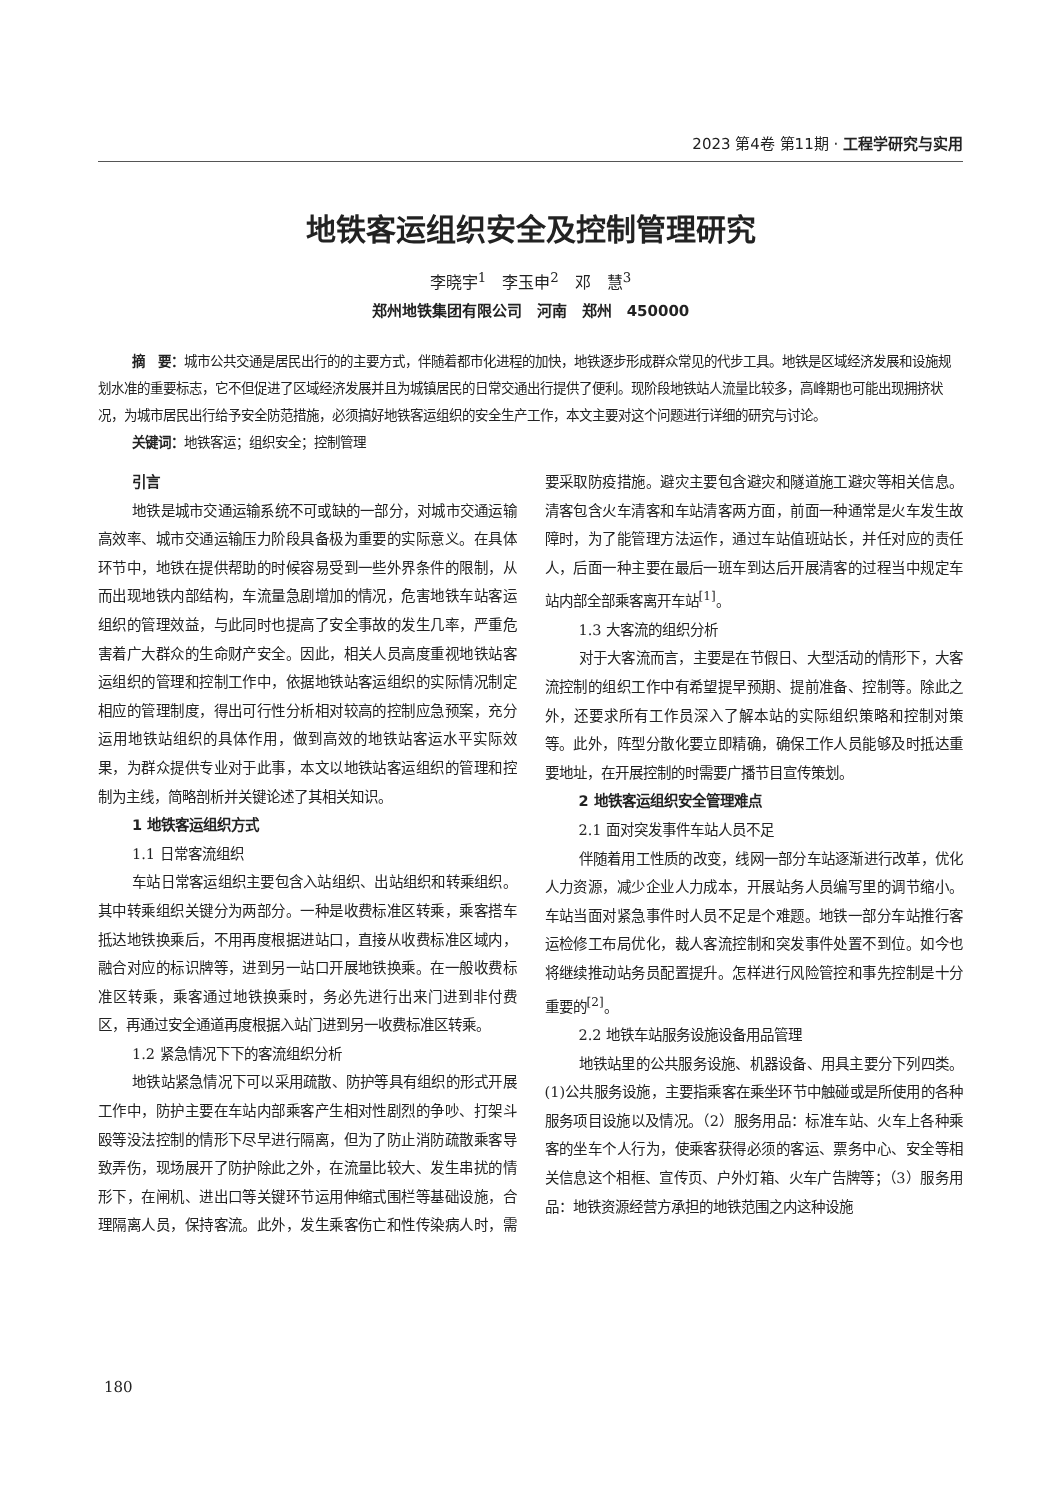2023 第4卷 第11期 · 工程学研究与实用
地铁客运组织安全及控制管理研究
李晓宇<sup>1</sup>　李玉申<sup>2</sup>　邓　慧<sup>3</sup>
郑州地铁集团有限公司　河南　郑州　450000
摘　要：城市公共交通是居民出行的的主要方式，伴随着都市化进程的加快，地铁逐步形成群众常见的代步工具。地铁是区域经济发展和设施规划水准的重要标志，它不但促进了区域经济发展并且为城镇居民的日常交通出行提供了便利。现阶段地铁站人流量比较多，高峰期也可能出现拥挤状况，为城市居民出行给予安全防范措施，必须搞好地铁客运组织的安全生产工作，本文主要对这个问题进行详细的研究与讨论。
关键词：地铁客运；组织安全；控制管理
引言
地铁是城市交通运输系统不可或缺的一部分，对城市交通运输高效率、城市交通运输压力阶段具备极为重要的实际意义。在具体环节中，地铁在提供帮助的时候容易受到一些外界条件的限制，从而出现地铁内部结构，车流量急剧增加的情况，危害地铁车站客运组织的管理效益，与此同时也提高了安全事故的发生几率，严重危害着广大群众的生命财产安全。因此，相关人员高度重视地铁站客运组织的管理和控制工作中，依据地铁站客运组织的实际情况制定相应的管理制度，得出可行性分析相对较高的控制应急预案，充分运用地铁站组织的具体作用，做到高效的地铁站客运水平实际效果，为群众提供专业对于此事，本文以地铁站客运组织的管理和控制为主线，简略剖析并关键论述了其相关知识。
1 地铁客运组织方式
1.1 日常客流组织
车站日常客运组织主要包含入站组织、出站组织和转乘组织。其中转乘组织关键分为两部分。一种是收费标准区转乘，乘客搭车抵达地铁换乘后，不用再度根据进站口，直接从收费标准区域内，融合对应的标识牌等，进到另一站口开展地铁换乘。在一般收费标准区转乘，乘客通过地铁换乘时，务必先进行出来门进到非付费区，再通过安全通道再度根据入站门进到另一收费标准区转乘。
1.2 紧急情况下下的客流组织分析
地铁站紧急情况下可以采用疏散、防护等具有组织的形式开展工作中，防护主要在车站内部乘客产生相对性剧烈的争吵、打架斗殴等没法控制的情形下尽早进行隔离，但为了防止消防疏散乘客导致弄伤，现场展开了防护除此之外，在流量比较大、发生串扰的情形下，在闸机、进出口等关键环节运用伸缩式围栏等基础设施，合理隔离人员，保持客流。此外，发生乘客伤亡和性传染病人时，需要采取防疫措施。避灾主要包含避灾和隧道施工避灾等相关信息。清客包含火车清客和车站清客两方面，前面一种通常是火车发生故障时，为了能管理方法运作，通过车站值班站长，并任对应的责任人，后面一种主要在最后一班车到达后开展清客的过程当中规定车站内部全部乘客离开车站<sup>[1]</sup>。
1.3 大客流的组织分析
对于大客流而言，主要是在节假日、大型活动的情形下，大客流控制的组织工作中有希望提早预期、提前准备、控制等。除此之外，还要求所有工作员深入了解本站的实际组织策略和控制对策等。此外，阵型分散化要立即精确，确保工作人员能够及时抵达重要地址，在开展控制的时需要广播节目宣传策划。
2 地铁客运组织安全管理难点
2.1 面对突发事件车站人员不足
伴随着用工性质的改变，线网一部分车站逐渐进行改革，优化人力资源，减少企业人力成本，开展站务人员编写里的调节缩小。车站当面对紧急事件时人员不足是个难题。地铁一部分车站推行客运检修工布局优化，裁人客流控制和突发事件处置不到位。如今也将继续推动站务员配置提升。怎样进行风险管控和事先控制是十分重要的<sup>[2]</sup>。
2.2 地铁车站服务设施设备用品管理
地铁站里的公共服务设施、机器设备、用具主要分下列四类。(1)公共服务设施，主要指乘客在乘坐环节中触碰或是所使用的各种服务项目设施以及情况。（2）服务用品：标准车站、火车上各种乘客的坐车个人行为，使乘客获得必须的客运、票务中心、安全等相关信息这个相框、宣传页、户外灯箱、火车广告牌等；（3）服务用品：地铁资源经营方承担的地铁范围之内这种设施
180